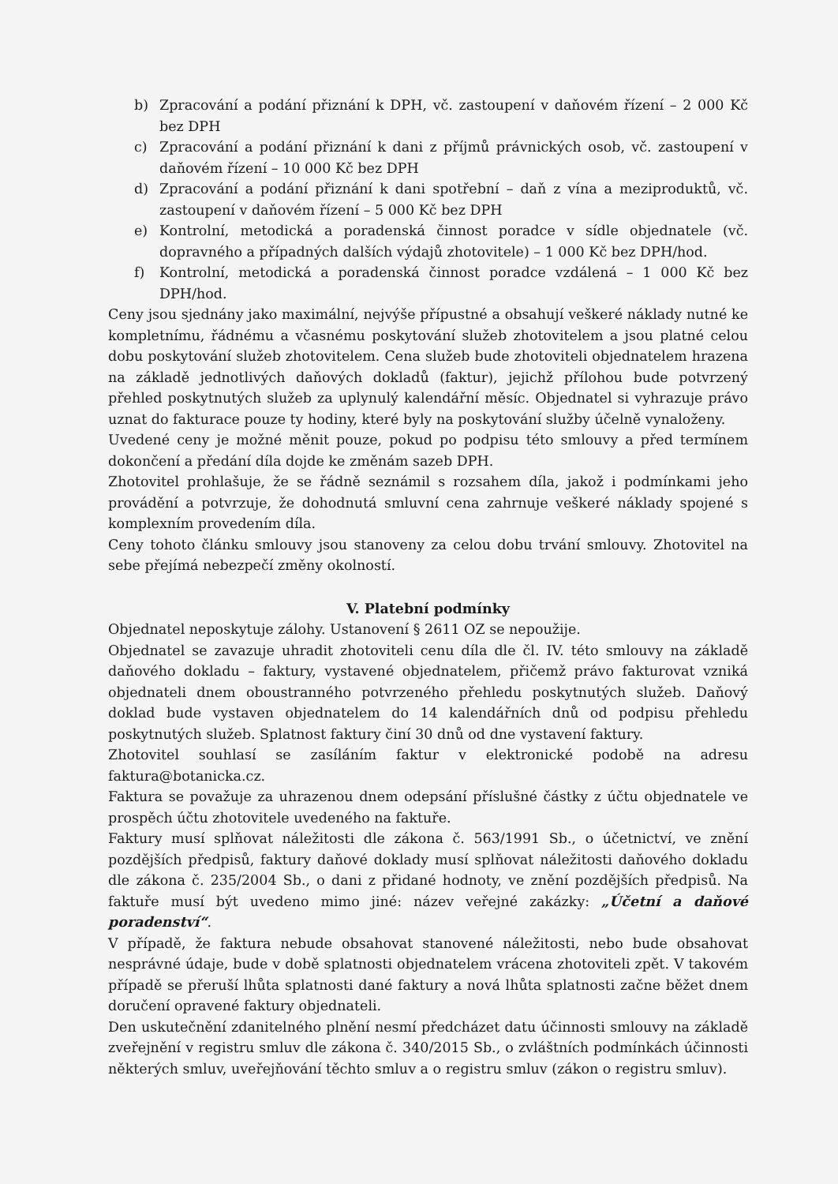b) Zpracování a podání přiznání k DPH, vč. zastoupení v daňovém řízení – 2 000 Kč bez DPH
c) Zpracování a podání přiznání k dani z příjmů právnických osob, vč. zastoupení v daňovém řízení – 10 000 Kč bez DPH
d) Zpracování a podání přiznání k dani spotřební – daň z vína a meziproduktů, vč. zastoupení v daňovém řízení – 5 000 Kč bez DPH
e) Kontrolní, metodická a poradenská činnost poradce v sídle objednatele (vč. dopravného a případných dalších výdajů zhotovitele) – 1 000 Kč bez DPH/hod.
f) Kontrolní, metodická a poradenská činnost poradce vzdálená – 1 000 Kč bez DPH/hod.
Ceny jsou sjednány jako maximální, nejvýše přípustné a obsahují veškeré náklady nutné ke kompletnímu, řádnému a včasnému poskytování služeb zhotovitelem a jsou platné celou dobu poskytování služeb zhotovitelem. Cena služeb bude zhotoviteli objednatelem hrazena na základě jednotlivých daňových dokladů (faktur), jejichž přílohou bude potvrzený přehled poskytnutých služeb za uplynulý kalendářní měsíc. Objednatel si vyhrazuje právo uznat do fakturace pouze ty hodiny, které byly na poskytování služby účelně vynaloženy.
Uvedené ceny je možné měnit pouze, pokud po podpisu této smlouvy a před termínem dokončení a předání díla dojde ke změnám sazeb DPH.
Zhotovitel prohlašuje, že se řádně seznámil s rozsahem díla, jakož i podmínkami jeho provádění a potvrzuje, že dohodnutá smluvní cena zahrnuje veškeré náklady spojené s komplexním provedením díla.
Ceny tohoto článku smlouvy jsou stanoveny za celou dobu trvání smlouvy. Zhotovitel na sebe přejímá nebezpečí změny okolností.
V. Platební podmínky
Objednatel neposkytuje zálohy. Ustanovení § 2611 OZ se nepoužije.
Objednatel se zavazuje uhradit zhotoviteli cenu díla dle čl. IV. této smlouvy na základě daňového dokladu – faktury, vystavené objednatelem, přičemž právo fakturovat vzniká objednateli dnem oboustranného potvrzeného přehledu poskytnutých služeb. Daňový doklad bude vystaven objednatelem do 14 kalendářních dnů od podpisu přehledu poskytnutých služeb. Splatnost faktury činí 30 dnů od dne vystavení faktury.
Zhotovitel souhlasí se zasíláním faktur v elektronické podobě na adresu faktura@botanicka.cz.
Faktura se považuje za uhrazenou dnem odepsání příslušné částky z účtu objednatele ve prospěch účtu zhotovitele uvedeného na faktuře.
Faktury musí splňovat náležitosti dle zákona č. 563/1991 Sb., o účetnictví, ve znění pozdějších předpisů, faktury daňové doklady musí splňovat náležitosti daňového dokladu dle zákona č. 235/2004 Sb., o dani z přidané hodnoty, ve znění pozdějších předpisů. Na faktuře musí být uvedeno mimo jiné: název veřejné zakázky: „Účetní a daňové poradenství“.
V případě, že faktura nebude obsahovat stanovené náležitosti, nebo bude obsahovat nesprávné údaje, bude v době splatnosti objednatelem vrácena zhotoviteli zpět. V takovém případě se přeruší lhůta splatnosti dané faktury a nová lhůta splatnosti začne běžet dnem doručení opravené faktury objednateli.
Den uskutečnění zdanitelného plnění nesmí předcházet datu účinnosti smlouvy na základě zveřejnění v registru smluv dle zákona č. 340/2015 Sb., o zvláštních podmínkách účinnosti některých smluv, uveřejňování těchto smluv a o registru smluv (zákon o registru smluv).